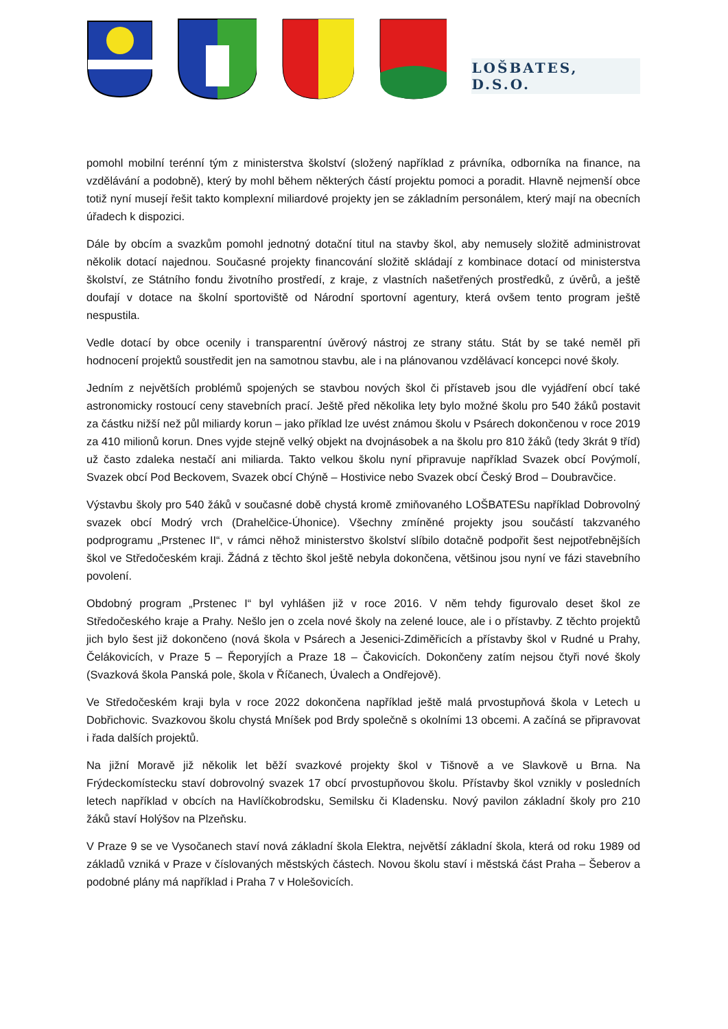LOŠBATES, D.S.O.
pomohl mobilní terénní tým z ministerstva školství (složený například z právníka, odborníka na finance, na vzdělávání a podobně), který by mohl během některých částí projektu pomoci a poradit. Hlavně nejmenší obce totiž nyní musejí řešit takto komplexní miliardové projekty jen se základním personálem, který mají na obecních úřadech k dispozici.
Dále by obcím a svazkům pomohl jednotný dotační titul na stavby škol, aby nemusely složitě administrovat několik dotací najednou. Současné projekty financování složitě skládají z kombinace dotací od ministerstva školství, ze Státního fondu životního prostředí, z kraje, z vlastních našetřených prostředků, z úvěrů, a ještě doufají v dotace na školní sportoviště od Národní sportovní agentury, která ovšem tento program ještě nespustila.
Vedle dotací by obce ocenily i transparentní úvěrový nástroj ze strany státu. Stát by se také neměl při hodnocení projektů soustředit jen na samotnou stavbu, ale i na plánovanou vzdělávací koncepci nové školy.
Jedním z největších problémů spojených se stavbou nových škol či přístaveb jsou dle vyjádření obcí také astronomicky rostoucí ceny stavebních prací. Ještě před několika lety bylo možné školu pro 540 žáků postavit za částku nižší než půl miliardy korun – jako příklad lze uvést známou školu v Psárech dokončenou v roce 2019 za 410 milionů korun. Dnes vyjde stejně velký objekt na dvojnásobek a na školu pro 810 žáků (tedy 3krát 9 tříd) už často zdaleka nestačí ani miliarda. Takto velkou školu nyní připravuje například Svazek obcí Povýmolí, Svazek obcí Pod Beckovem, Svazek obcí Chýně – Hostivice nebo Svazek obcí Český Brod – Doubravčice.
Výstavbu školy pro 540 žáků v současné době chystá kromě zmiňovaného LOŠBATESu například Dobrovolný svazek obcí Modrý vrch (Drahelčice-Úhonice). Všechny zmíněné projekty jsou součástí takzvaného podprogramu „Prstenec II“, v rámci něhož ministerstvo školství slíbilo dotačně podpořit šest nejpotřebnějších škol ve Středočeském kraji. Žádná z těchto škol ještě nebyla dokončena, většinou jsou nyní ve fázi stavebního povolení.
Obdobný program „Prstenec I“ byl vyhlášen již v roce 2016. V něm tehdy figurovalo deset škol ze Středočeského kraje a Prahy. Nešlo jen o zcela nové školy na zelené louce, ale i o přístavby. Z těchto projektů jich bylo šest již dokončeno (nová škola v Psárech a Jesenici-Zdiměřicích a přístavby škol v Rudné u Prahy, Čelákovicích, v Praze 5 – Řeporyjích a Praze 18 – Čakovicích. Dokončeny zatím nejsou čtyři nové školy (Svazková škola Panská pole, škola v Říčanech, Úvalech a Ondřejově).
Ve Středočeském kraji byla v roce 2022 dokončena například ještě malá prvostupňová škola v Letech u Dobřichovic. Svazkovou školu chystá Mníšek pod Brdy společně s okolními 13 obcemi. A začíná se připravovat i řada dalších projektů.
Na jižní Moravě již několik let běží svazkové projekty škol v Tišnově a ve Slavkově u Brna. Na Frýdeckomístecku staví dobrovolný svazek 17 obcí prvostupňovou školu. Přístavby škol vznikly v posledních letech například v obcích na Havlíčkobrodsku, Semilsku či Kladensku. Nový pavilon základní školy pro 210 žáků staví Holýšov na Plzeňsku.
V Praze 9 se ve Vysočanech staví nová základní škola Elektra, největší základní škola, která od roku 1989 od základů vzniká v Praze v číslovaných městských částech. Novou školu staví i městská část Praha – Šeberov a podobné plány má například i Praha 7 v Holešovicích.